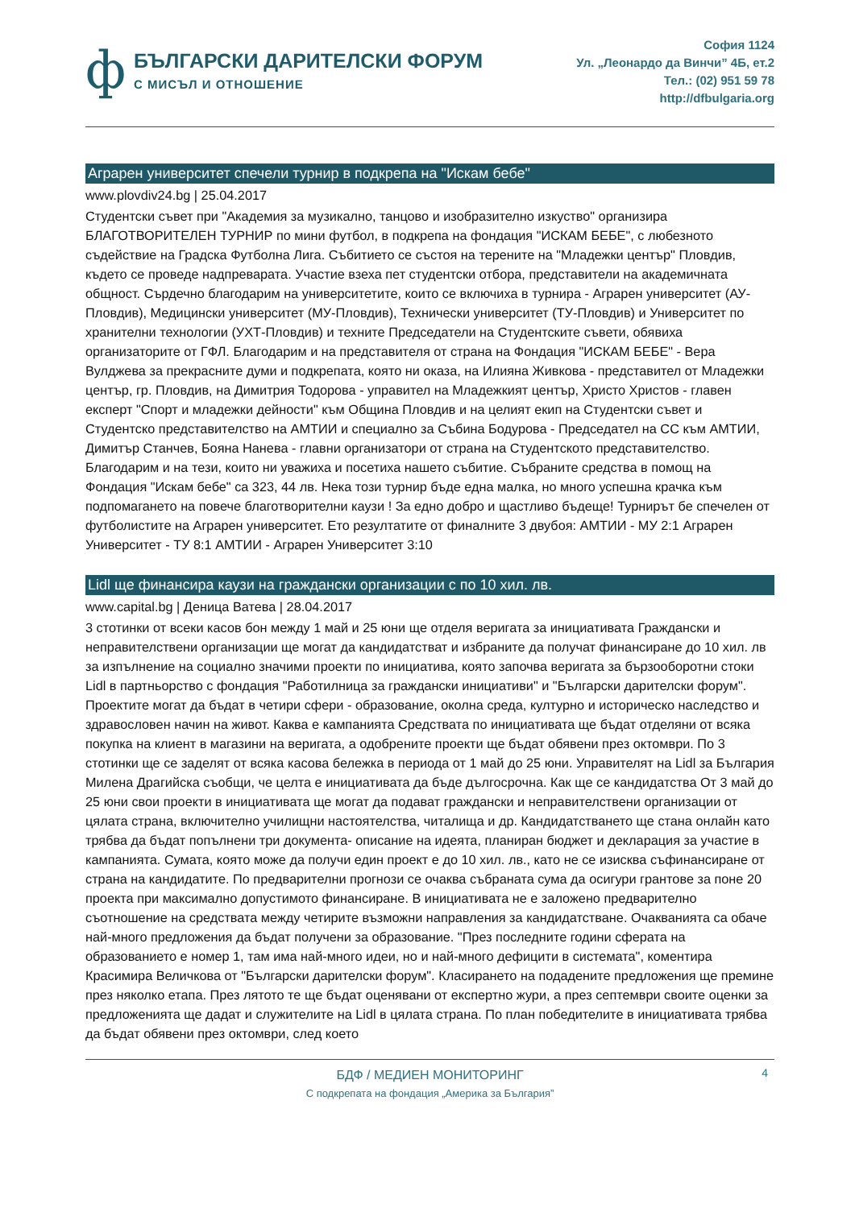ф
БЪЛГАРСКИ ДАРИТЕЛСКИ ФОРУМ
С МИСЪЛ И ОТНОШЕНИЕ
София 1124
Ул. „Леонардо да Винчи” 4Б, ет.2
Тел.: (02) 951 59 78
http://dfbulgaria.org
Аграрен университет спечели турнир в подкрепа на "Искам бебе"
www.plovdiv24.bg | 25.04.2017
Студентски съвет при "Академия за музикално, танцово и изобразително изкуство" организира БЛАГОТВОРИТЕЛЕН ТУРНИР по мини футбол, в подкрепа на фондация "ИСКАМ БЕБЕ", с любезното съдействие на Градска Футболна Лига. Събитието се състоя на терените на "Младежки център" Пловдив, където се проведе надпреварата. Участие взеха пет студентски отбора, представители на академичната общност. Сърдечно благодарим на университетите, които се включиха в турнира - Аграрен университет (АУ-Пловдив), Медицински университет (МУ-Пловдив), Технически университет (ТУ-Пловдив) и Университет по хранителни технологии (УХТ-Пловдив) и техните Председатели на Студентските съвети, обявиха организаторите от ГФЛ. Благодарим и на представителя от страна на Фондация "ИСКАМ БЕБЕ" - Вера Вулджева за прекрасните думи и подкрепата, която ни оказа, на Илияна Живкова - представител от Младежки център, гр. Пловдив, на Димитрия Тодорова - управител на Младежкият център, Христо Христов - главен експерт "Спорт и младежки дейности" към Община Пловдив и на целият екип на Студентски съвет и Студентско представителство на АМТИИ и специално за Събина Бодурова - Председател на СС към АМТИИ, Димитър Станчев, Бояна Нанева - главни организатори от страна на Студентското представителство. Благодарим и на тези, които ни уважиха и посетиха нашето събитие. Събраните средства в помощ на Фондация "Искам бебе" са 323, 44 лв. Нека този турнир бъде една малка, но много успешна крачка към подпомагането на повече благотворителни каузи ! За едно добро и щастливо бъдеще! Турнирът бе спечелен от футболистите на Аграрен университет. Ето резултатите от финалните 3 двубоя: АМТИИ - МУ 2:1 Аграрен Университет - ТУ 8:1 АМТИИ - Аграрен Университет 3:10
Lidl ще финансира каузи на граждански организации с по 10 хил. лв.
www.capital.bg | Деница Ватева | 28.04.2017
3 стотинки от всеки касов бон между 1 май и 25 юни ще отделя веригата за инициативата Граждански и неправителствени организации ще могат да кандидатстват и избраните да получат финансиране до 10 хил. лв за изпълнение на социално значими проекти по инициатива, която започва веригата за бързооборотни стоки Lidl в партньорство с фондация "Работилница за граждански инициативи" и "Български дарителски форум". Проектите могат да бъдат в четири сфери - образование, околна среда, културно и историческо наследство и здравословен начин на живот. Каква е кампанията Средствата по инициативата ще бъдат отделяни от всяка покупка на клиент в магазини на веригата, а одобрените проекти ще бъдат обявени през октомври. По 3 стотинки ще се заделят от всяка касова бележка в периода от 1 май до 25 юни. Управителят на Lidl за България Милена Драгийска съобщи, че целта е инициативата да бъде дългосрочна. Как ще се кандидатства От 3 май до 25 юни свои проекти в инициативата ще могат да подават граждански и неправителствени организации от цялата страна, включително училищни настоятелства, читалища и др. Кандидатстването ще стана онлайн като трябва да бъдат попълнени три документа- описание на идеята, планиран бюджет и декларация за участие в кампанията. Сумата, която може да получи един проект е до 10 хил. лв., като не се изисква съфинансиране от страна на кандидатите. По предварителни прогнози се очаква събраната сума да осигури грантове за поне 20 проекта при максимално допустимото финансиране. В инициативата не е заложено предварително съотношение на средствата между четирите възможни направления за кандидатстване. Очакванията са обаче най-много предложения да бъдат получени за образование. "През последните години сферата на образованието е номер 1, там има най-много идеи, но и най-много дефицити в системата", коментира Красимира Величкова от "Български дарителски форум". Класирането на подадените предложения ще премине през няколко етапа. През лятото те ще бъдат оценявани от експертно жури, а през септември своите оценки за предложенията ще дадат и служителите на Lidl в цялата страна. По план победителите в инициативата трябва да бъдат обявени през октомври, след което
БДФ / МЕДИЕН МОНИТОРИНГ
С подкрепата на фондация „Америка за България”
4